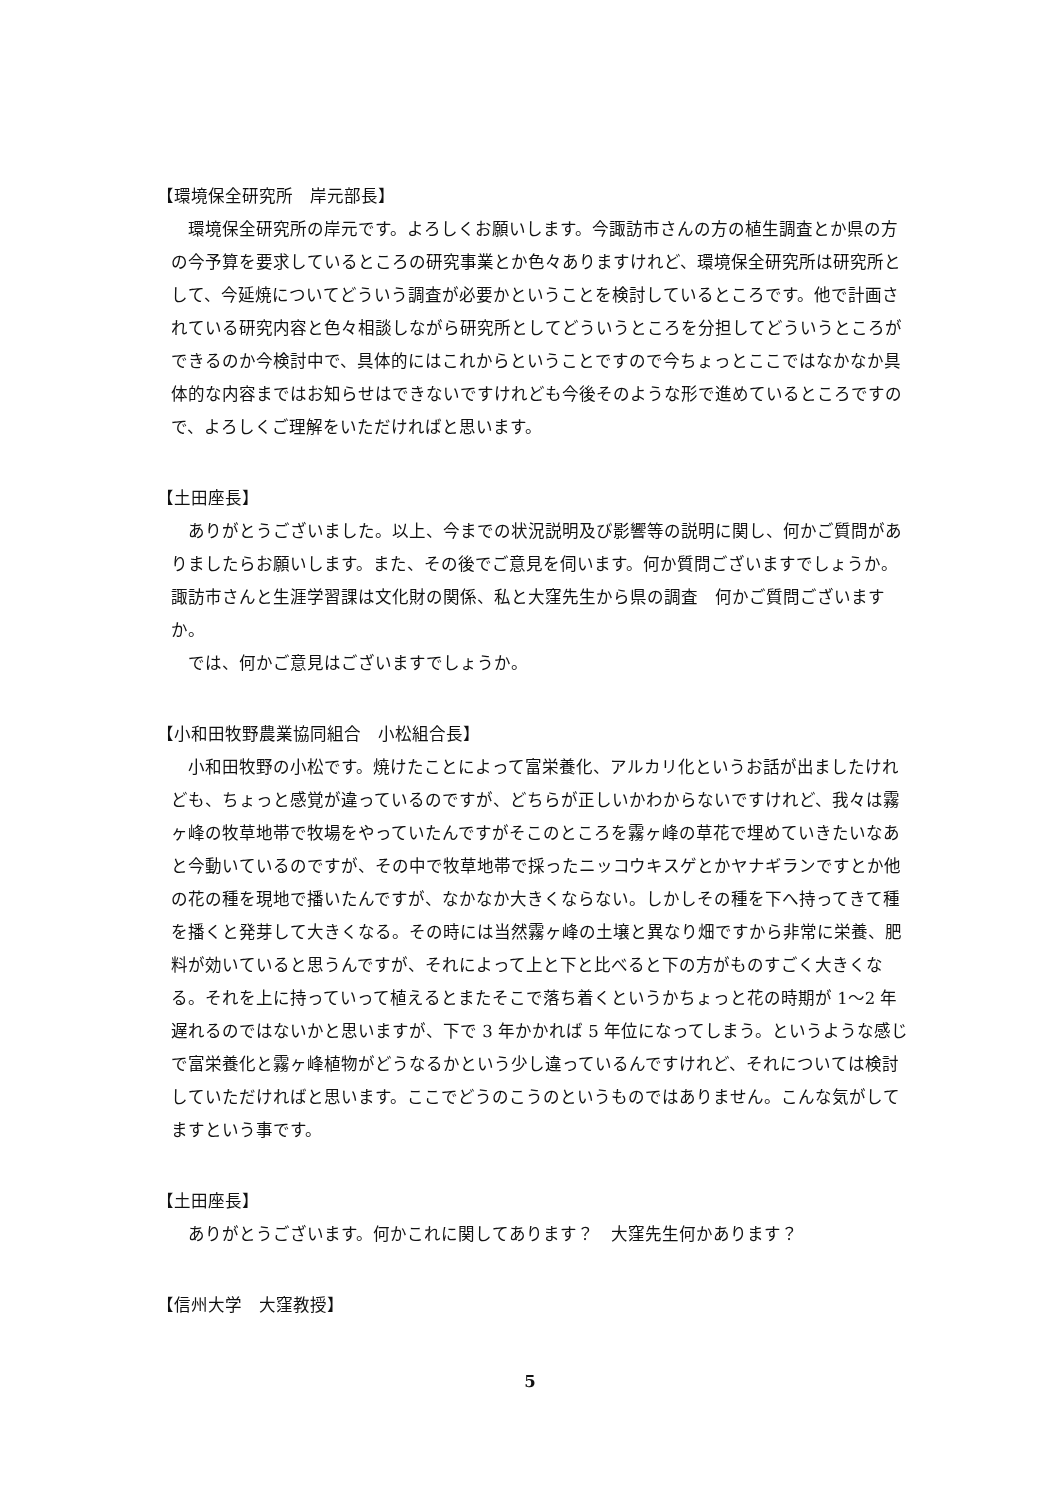【環境保全研究所　岸元部長】
環境保全研究所の岸元です。よろしくお願いします。今諏訪市さんの方の植生調査とか県の方の今予算を要求しているところの研究事業とか色々ありますけれど、環境保全研究所は研究所として、今延焼についてどういう調査が必要かということを検討しているところです。他で計画されている研究内容と色々相談しながら研究所としてどういうところを分担してどういうところができるのか今検討中で、具体的にはこれからということですので今ちょっとここではなかなか具体的な内容まではお知らせはできないですけれども今後そのような形で進めているところですので、よろしくご理解をいただければと思います。
【土田座長】
ありがとうございました。以上、今までの状況説明及び影響等の説明に関し、何かご質問がありましたらお願いします。また、その後でご意見を伺います。何か質問ございますでしょうか。　諏訪市さんと生涯学習課は文化財の関係、私と大窪先生から県の調査　何かご質問ございますか。
では、何かご意見はございますでしょうか。
【小和田牧野農業協同組合　小松組合長】
小和田牧野の小松です。焼けたことによって富栄養化、アルカリ化というお話が出ましたけれども、ちょっと感覚が違っているのですが、どちらが正しいかわからないですけれど、我々は霧ヶ峰の牧草地帯で牧場をやっていたんですがそこのところを霧ヶ峰の草花で埋めていきたいなあと今動いているのですが、その中で牧草地帯で採ったニッコウキスゲとかヤナギランですとか他の花の種を現地で播いたんですが、なかなか大きくならない。しかしその種を下へ持ってきて種を播くと発芽して大きくなる。その時には当然霧ヶ峰の土壌と異なり畑ですから非常に栄養、肥料が効いていると思うんですが、それによって上と下と比べると下の方がものすごく大きくなる。それを上に持っていって植えるとまたそこで落ち着くというかちょっと花の時期が 1～2 年遅れるのではないかと思いますが、下で 3 年かかれば 5 年位になってしまう。というような感じで富栄養化と霧ヶ峰植物がどうなるかという少し違っているんですけれど、それについては検討していただければと思います。ここでどうのこうのというものではありません。こんな気がしてますという事です。
【土田座長】
ありがとうございます。何かこれに関してあります？　大窪先生何かあります？
【信州大学　大窪教授】
5